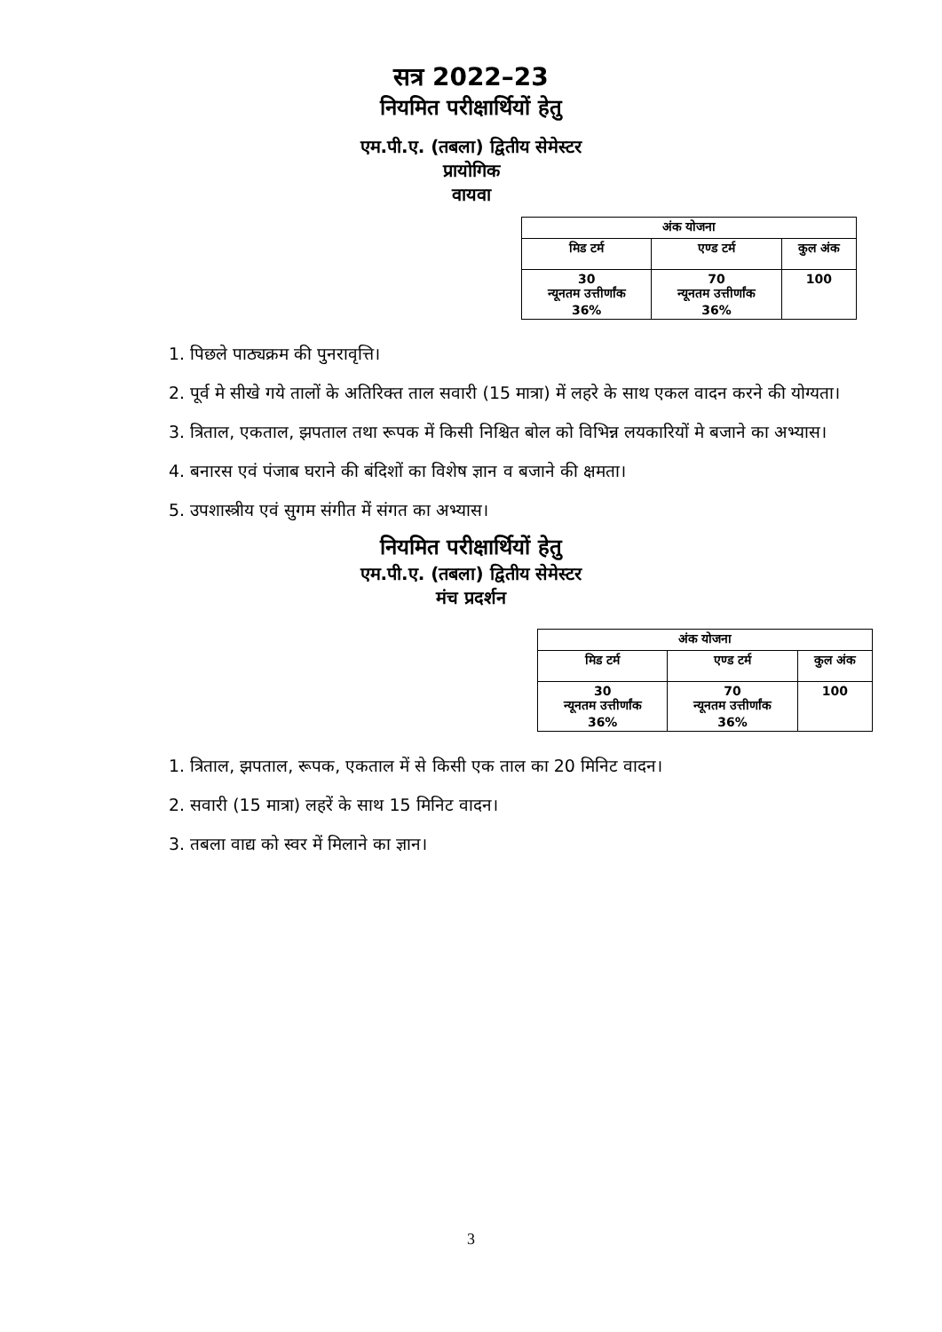सत्र 2022–23
नियमित परीक्षार्थियों हेतु
एम.पी.ए. (तबला) द्वितीय सेमेस्टर
प्रायोगिक
वायवा
| अंक योजना | | |
| --- | --- | --- |
| मिड टर्म | एण्ड टर्म | कुल अंक |
| 30 न्यूनतम उत्तीर्णांक 36% | 70 न्यूनतम उत्तीर्णांक 36% | 100 |
1. पिछले पाठ्यक्रम की पुनरावृत्ति।
2. पूर्व मे सीखे गये तालों के अतिरिक्त ताल सवारी (15 मात्रा) में लहरे के साथ एकल वादन करने की योग्यता।
3. त्रिताल, एकताल, झपताल तथा रूपक में किसी निश्चित बोल को विभिन्न लयकारियों मे बजाने का अभ्यास।
4. बनारस एवं पंजाब घराने की बंदिशों का विशेष ज्ञान व बजाने की क्षमता।
5. उपशास्त्रीय एवं सुगम संगीत में संगत का अभ्यास।
नियमित परीक्षार्थियों हेतु
एम.पी.ए. (तबला) द्वितीय सेमेस्टर
मंच प्रदर्शन
| अंक योजना | | |
| --- | --- | --- |
| मिड टर्म | एण्ड टर्म | कुल अंक |
| 30 न्यूनतम उत्तीर्णांक 36% | 70 न्यूनतम उत्तीर्णांक 36% | 100 |
1. त्रिताल, झपताल, रूपक, एकताल में से किसी एक ताल का 20 मिनिट वादन।
2. सवारी (15 मात्रा) लहरें के साथ 15 मिनिट वादन।
3. तबला वाद्य को स्वर में मिलाने का ज्ञान।
3